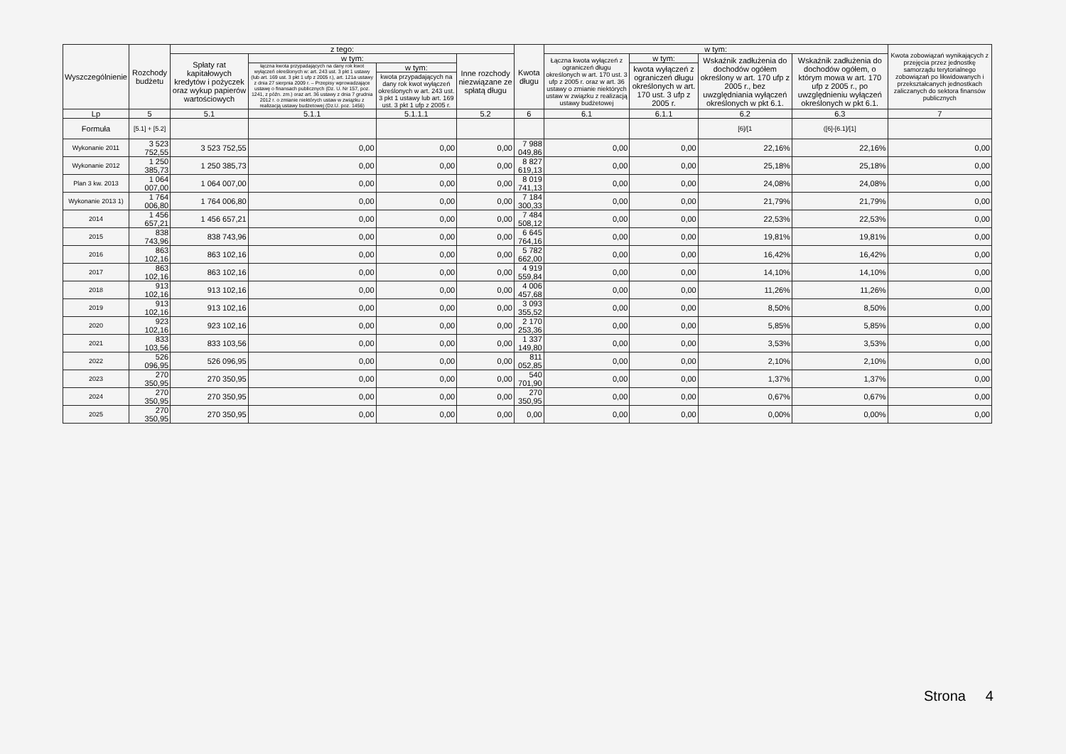| Wyszczególnienie | Rozchody budżetu | z tego: | | | | Kwota długu | w tym: | | | | Kwota zobowiązań wynikających z przejęcia przez jednostkę samorządu terytorialnego zobowiązań po likwidowanych i przekształcanych jednostkach zaliczanych do sektora finansów publicznych |
| --- | --- | --- | --- | --- | --- | --- | --- | --- | --- | --- | --- |
| | | Spłaty rat kapitałowych kredytów i pożyczek oraz wykup papierów wartościowych | w tym: | | Inne rozchody niezwiązane ze spłatą długu | | Łączna kwota wyłączeń z ograniczeń długu określonych w art. 170 ust. 3 ufp z 2005 r. oraz w art. 36 ustawy o zmianie niektórych ustaw w związku z realizacją ustawy budżetowej | w tym: | Wskaźnik zadłużenia do dochodów ogółem określony w art. 170 ufp z 2005 r., bez uwzględniania wyłączeń określonych w pkt 6.1. | Wskaźnik zadłużenia do dochodów ogółem, o którym mowa w art. 170 ufp z 2005 r., po uwzględnieniu wyłączeń określonych w pkt 6.1. | |
| | | | łączna kwota przypadających na dany rok kwot wyłączeń określonych w: art. 243 ust. 3 pkt 1 ustawy (lub art. 169 ust. 3 pkt 1 ufp z 2005 r.), art. 121a ustawy z dnia 27 sierpnia 2009 r. – Przepisy wprowadzające ustawę o finansach publicznych (Dz. U. Nr 157, poz. 1241, z późn. zm.) oraz art. 36 ustawy z dnia 7 grudnia 2012 r. o zmianie niektórych ustaw w związku z realizacją ustawy budżetowej (Dz.U. poz. 1456) | w tym: | | | | kwota wyłączeń z ograniczeń długu określonych w art. 170 ust. 3 ufp z 2005 r. | | | |
| | | | | kwota przypadających na dany rok kwot wyłączeń określonych w art. 243 ust. 3 pkt 1 ustawy lub art. 169 ust. 3 pkt 1 ufp z 2005 r. | | | | | | | |
| Lp | 5 | 5.1 | 5.1.1 | 5.1.1.1 | 5.2 | 6 | 6.1 | 6.1.1 | 6.2 | 6.3 | 7 |
| Formuła | [5.1] + [5.2] | | | | | | | | [6]/[1 | ([6]-[6.1]/[1] | |
| Wykonanie 2011 | 3 523 752,55 | 3 523 752,55 | 0,00 | 0,00 | 0,00 | 7 988 049,86 | 0,00 | 0,00 | 22,16% | 22,16% | 0,00 |
| Wykonanie 2012 | 1 250 385,73 | 1 250 385,73 | 0,00 | 0,00 | 0,00 | 8 827 619,13 | 0,00 | 0,00 | 25,18% | 25,18% | 0,00 |
| Plan 3 kw. 2013 | 1 064 007,00 | 1 064 007,00 | 0,00 | 0,00 | 0,00 | 8 019 741,13 | 0,00 | 0,00 | 24,08% | 24,08% | 0,00 |
| Wykonanie 2013 1) | 1 764 006,80 | 1 764 006,80 | 0,00 | 0,00 | 0,00 | 7 184 300,33 | 0,00 | 0,00 | 21,79% | 21,79% | 0,00 |
| 2014 | 1 456 657,21 | 1 456 657,21 | 0,00 | 0,00 | 0,00 | 7 484 508,12 | 0,00 | 0,00 | 22,53% | 22,53% | 0,00 |
| 2015 | 838 743,96 | 838 743,96 | 0,00 | 0,00 | 0,00 | 6 645 764,16 | 0,00 | 0,00 | 19,81% | 19,81% | 0,00 |
| 2016 | 863 102,16 | 863 102,16 | 0,00 | 0,00 | 0,00 | 5 782 662,00 | 0,00 | 0,00 | 16,42% | 16,42% | 0,00 |
| 2017 | 863 102,16 | 863 102,16 | 0,00 | 0,00 | 0,00 | 4 919 559,84 | 0,00 | 0,00 | 14,10% | 14,10% | 0,00 |
| 2018 | 913 102,16 | 913 102,16 | 0,00 | 0,00 | 0,00 | 4 006 457,68 | 0,00 | 0,00 | 11,26% | 11,26% | 0,00 |
| 2019 | 913 102,16 | 913 102,16 | 0,00 | 0,00 | 0,00 | 3 093 355,52 | 0,00 | 0,00 | 8,50% | 8,50% | 0,00 |
| 2020 | 923 102,16 | 923 102,16 | 0,00 | 0,00 | 0,00 | 2 170 253,36 | 0,00 | 0,00 | 5,85% | 5,85% | 0,00 |
| 2021 | 833 103,56 | 833 103,56 | 0,00 | 0,00 | 0,00 | 1 337 149,80 | 0,00 | 0,00 | 3,53% | 3,53% | 0,00 |
| 2022 | 526 096,95 | 526 096,95 | 0,00 | 0,00 | 0,00 | 811 052,85 | 0,00 | 0,00 | 2,10% | 2,10% | 0,00 |
| 2023 | 270 350,95 | 270 350,95 | 0,00 | 0,00 | 0,00 | 540 701,90 | 0,00 | 0,00 | 1,37% | 1,37% | 0,00 |
| 2024 | 270 350,95 | 270 350,95 | 0,00 | 0,00 | 0,00 | 270 350,95 | 0,00 | 0,00 | 0,67% | 0,67% | 0,00 |
| 2025 | 270 350,95 | 270 350,95 | 0,00 | 0,00 | 0,00 | 0,00 | 0,00 | 0,00 | 0,00% | 0,00% | 0,00 |
Strona 4